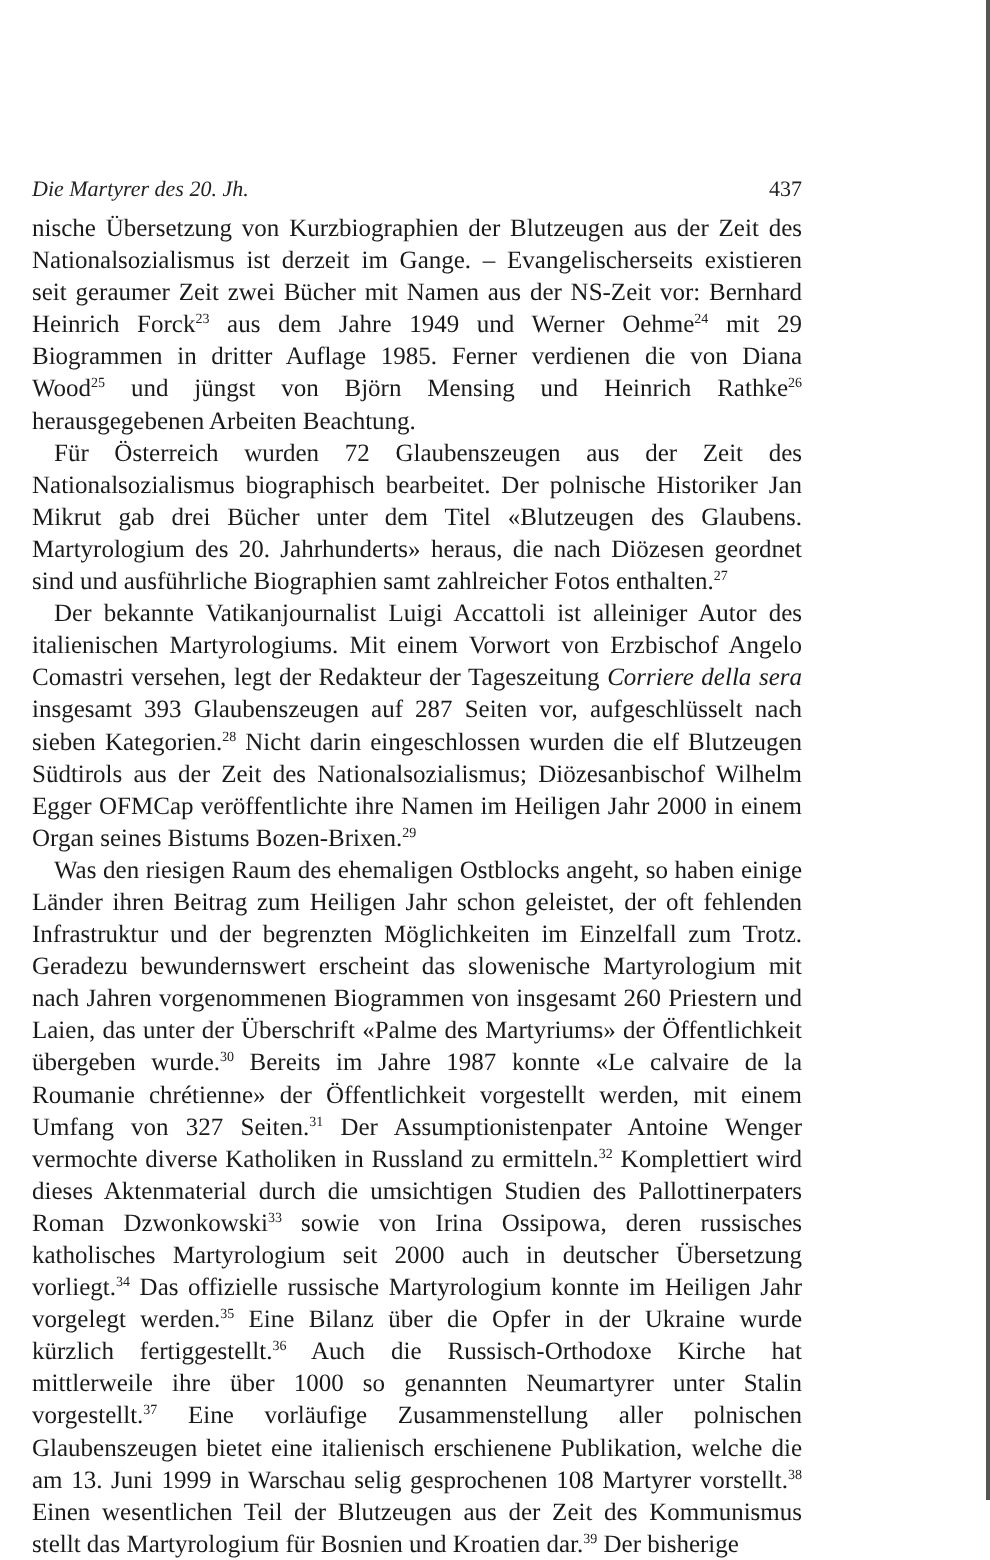Die Martyrer des 20. Jh. 437
nische Übersetzung von Kurzbiographien der Blutzeugen aus der Zeit des Nationalsozialismus ist derzeit im Gange. – Evangelischerseits existieren seit geraumer Zeit zwei Bücher mit Namen aus der NS-Zeit vor: Bernhard Heinrich Forck<sup>23</sup> aus dem Jahre 1949 und Werner Oehme<sup>24</sup> mit 29 Biogrammen in dritter Auflage 1985. Ferner verdienen die von Diana Wood<sup>25</sup> und jüngst von Björn Mensing und Heinrich Rathke<sup>26</sup> herausgegebenen Arbeiten Beachtung.
Für Österreich wurden 72 Glaubenszeugen aus der Zeit des Nationalsozialismus biographisch bearbeitet. Der polnische Historiker Jan Mikrut gab drei Bücher unter dem Titel «Blutzeugen des Glaubens. Martyrologium des 20. Jahrhunderts» heraus, die nach Diözesen geordnet sind und ausführliche Biographien samt zahlreicher Fotos enthalten.<sup>27</sup>
Der bekannte Vatikanjournalist Luigi Accattoli ist alleiniger Autor des italienischen Martyrologiums. Mit einem Vorwort von Erzbischof Angelo Comastri versehen, legt der Redakteur der Tageszeitung Corriere della sera insgesamt 393 Glaubenszeugen auf 287 Seiten vor, aufgeschlüsselt nach sieben Kategorien.<sup>28</sup> Nicht darin eingeschlossen wurden die elf Blutzeugen Südtirols aus der Zeit des Nationalsozialismus; Diözesanbischof Wilhelm Egger OFMCap veröffentlichte ihre Namen im Heiligen Jahr 2000 in einem Organ seines Bistums Bozen-Brixen.<sup>29</sup>
Was den riesigen Raum des ehemaligen Ostblocks angeht, so haben einige Länder ihren Beitrag zum Heiligen Jahr schon geleistet, der oft fehlenden Infrastruktur und der begrenzten Möglichkeiten im Einzelfall zum Trotz. Geradezu bewundernswert erscheint das slowenische Martyrologium mit nach Jahren vorgenommenen Biogrammen von insgesamt 260 Priestern und Laien, das unter der Überschrift «Palme des Martyriums» der Öffentlichkeit übergeben wurde.<sup>30</sup> Bereits im Jahre 1987 konnte «Le calvaire de la Roumanie chrétienne» der Öffentlichkeit vorgestellt werden, mit einem Umfang von 327 Seiten.<sup>31</sup> Der Assumptionistenpater Antoine Wenger vermochte diverse Katholiken in Russland zu ermitteln.<sup>32</sup> Komplettiert wird dieses Aktenmaterial durch die umsichtigen Studien des Pallottinerpaters Roman Dzwonkowski<sup>33</sup> sowie von Irina Ossipowa, deren russisches katholisches Martyrologium seit 2000 auch in deutscher Übersetzung vorliegt.<sup>34</sup> Das offizielle russische Martyrologium konnte im Heiligen Jahr vorgelegt werden.<sup>35</sup> Eine Bilanz über die Opfer in der Ukraine wurde kürzlich fertiggestellt.<sup>36</sup> Auch die Russisch-Orthodoxe Kirche hat mittlerweile ihre über 1000 so genannten Neumartyrer unter Stalin vorgestellt.<sup>37</sup> Eine vorläufige Zusammenstellung aller polnischen Glaubenszeugen bietet eine italienisch erschienene Publikation, welche die am 13. Juni 1999 in Warschau selig gesprochenen 108 Martyrer vorstellt.<sup>38</sup> Einen wesentlichen Teil der Blutzeugen aus der Zeit des Kommunismus stellt das Martyrologium für Bosnien und Kroatien dar.<sup>39</sup> Der bisherige